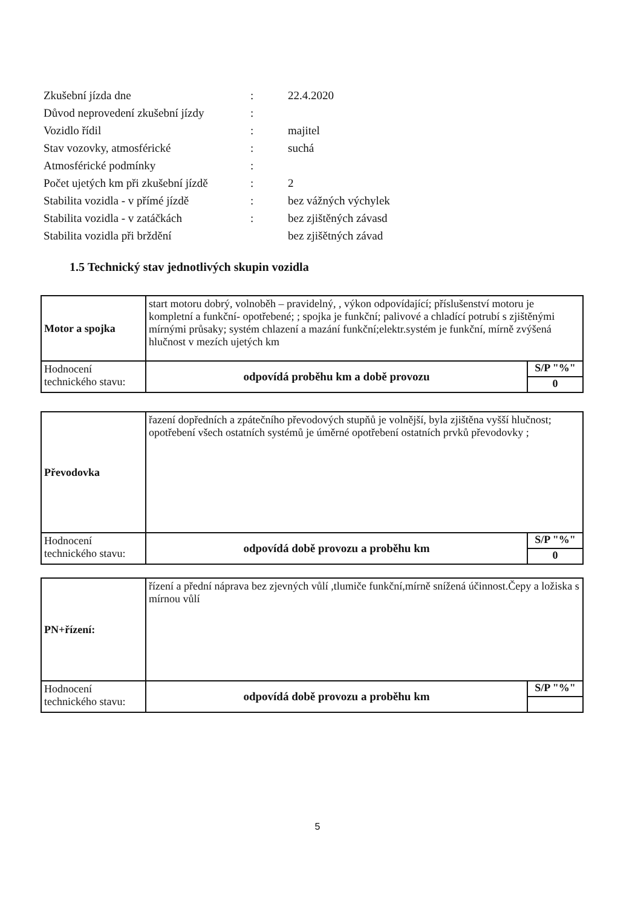| Zkušební jízda dne | : | 22.4.2020 |
| Důvod neprovedení zkušební jízdy | : | |
| Vozidlo řídil | : | majitel |
| Stav vozovky, atmosférické | : | suchá |
| Atmosférické podmínky | : | |
| Počet ujetých km při zkušební jízdě | : | 2 |
| Stabilita vozidla - v přímé jízdě | : | bez vážných výchylek |
| Stabilita vozidla - v zatáčkách | : | bez zjištěných závasd |
| Stabilita vozidla při brždění | | bez zjišětných závad |
1.5 Technický stav jednotlivých skupin vozidla
| Motor a spojka | start motoru dobrý, volnoběh – pravidelný, , výkon odpovídající; příslušenství motoru je kompletní a funkční- opotřebené; ; spojka je funkční; palivové a chladící potrubí s zjištěnými mírnými průsaky; systém chlazení a mazání funkční;elektr.systém je funkční, mírně zvýšená hlučnost v mezích ujetých km | |
| Hodnocení technického stavu: | odpovídá proběhu km a době provozu | S/P "%" 0 |
| Převodovka | řazení dopředních a zpátečního převodových stupňů je volnější, byla zjištěna vyšší hlučnost; opotřebení všech ostatních systémů je úměrné opotřebení ostatních prvků převodovky ; | |
| Hodnocení technického stavu: | odpovídá době provozu a proběhu km | S/P "%" 0 |
| PN+řízení: | řízení a přední náprava bez zjevných vůlí ,tlumiče funkční,mírně snížená účinnost.Čepy a ložiska s mírnou vůlí | |
| Hodnocení technického stavu: | odpovídá době provozu a proběhu km | S/P "%" |
5